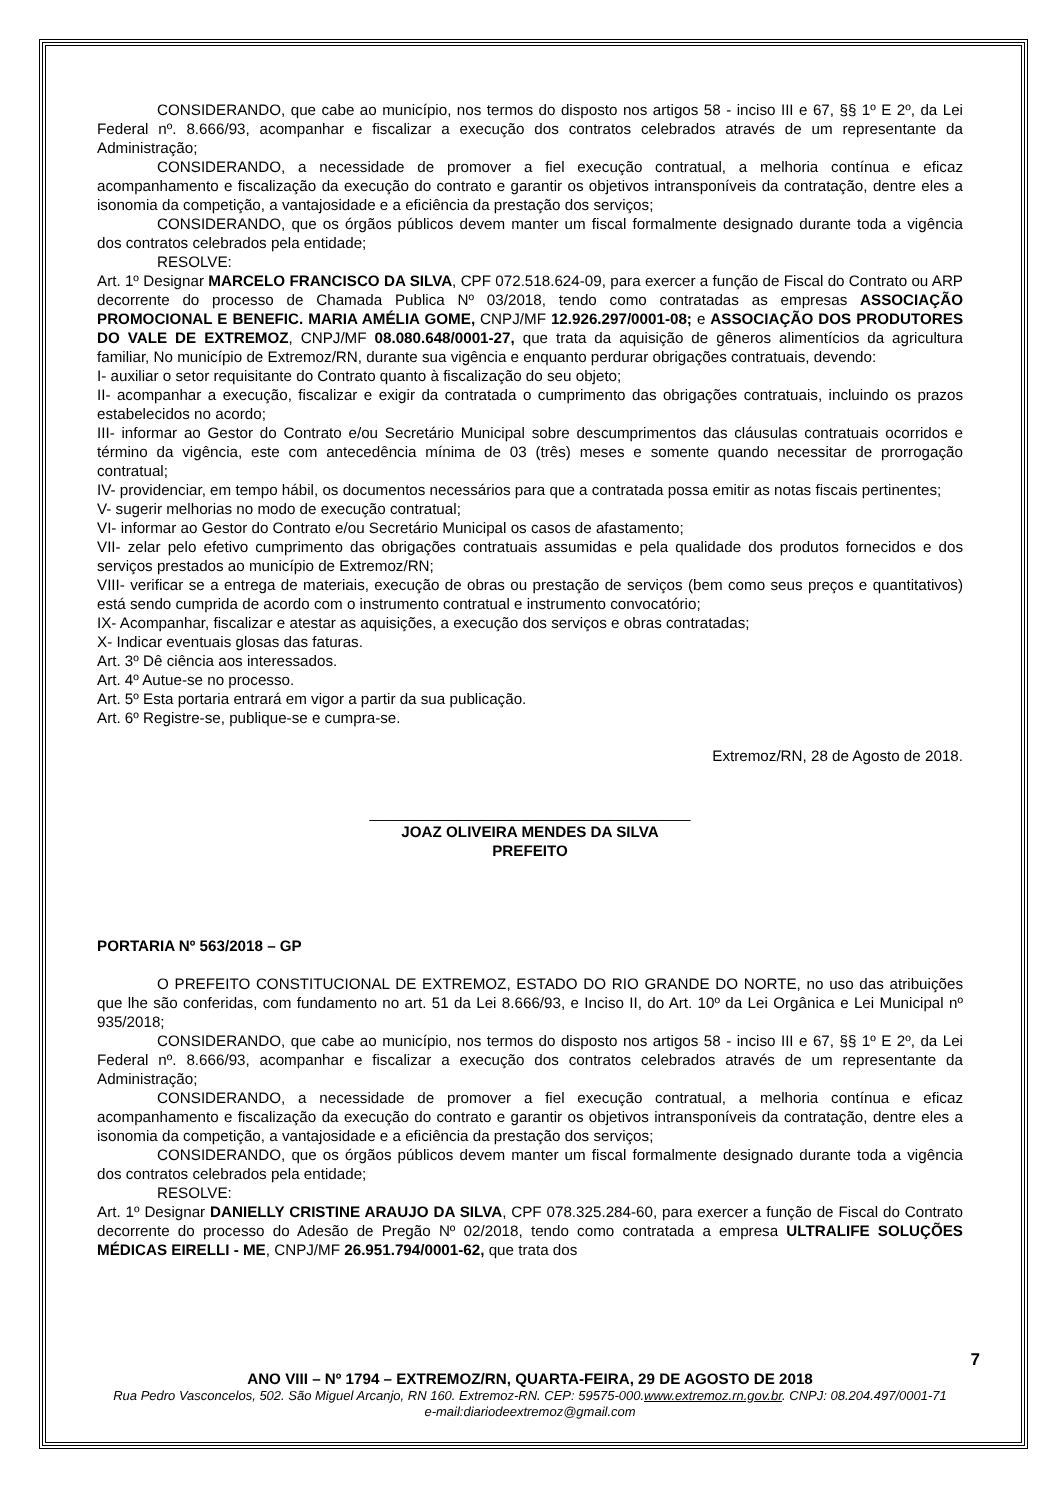CONSIDERANDO, que cabe ao município, nos termos do disposto nos artigos 58 - inciso III e 67, §§ 1º E 2º, da Lei Federal nº. 8.666/93, acompanhar e fiscalizar a execução dos contratos celebrados através de um representante da Administração;
CONSIDERANDO, a necessidade de promover a fiel execução contratual, a melhoria contínua e eficaz acompanhamento e fiscalização da execução do contrato e garantir os objetivos intransponíveis da contratação, dentre eles a isonomia da competição, a vantajosidade e a eficiência da prestação dos serviços;
CONSIDERANDO, que os órgãos públicos devem manter um fiscal formalmente designado durante toda a vigência dos contratos celebrados pela entidade;
RESOLVE:
Art. 1º Designar MARCELO FRANCISCO DA SILVA, CPF 072.518.624-09, para exercer a função de Fiscal do Contrato ou ARP decorrente do processo de Chamada Publica Nº 03/2018, tendo como contratadas as empresas ASSOCIAÇÃO PROMOCIONAL E BENEFIC. MARIA AMÉLIA GOME, CNPJ/MF 12.926.297/0001-08; e ASSOCIAÇÃO DOS PRODUTORES DO VALE DE EXTREMOZ, CNPJ/MF 08.080.648/0001-27, que trata da aquisição de gêneros alimentícios da agricultura familiar, No município de Extremoz/RN, durante sua vigência e enquanto perdurar obrigações contratuais, devendo:
I- auxiliar o setor requisitante do Contrato quanto à fiscalização do seu objeto;
II- acompanhar a execução, fiscalizar e exigir da contratada o cumprimento das obrigações contratuais, incluindo os prazos estabelecidos no acordo;
III- informar ao Gestor do Contrato e/ou Secretário Municipal sobre descumprimentos das cláusulas contratuais ocorridos e término da vigência, este com antecedência mínima de 03 (três) meses e somente quando necessitar de prorrogação contratual;
IV- providenciar, em tempo hábil, os documentos necessários para que a contratada possa emitir as notas fiscais pertinentes;
V- sugerir melhorias no modo de execução contratual;
VI- informar ao Gestor do Contrato e/ou Secretário Municipal os casos de afastamento;
VII- zelar pelo efetivo cumprimento das obrigações contratuais assumidas e pela qualidade dos produtos fornecidos e dos serviços prestados ao município de Extremoz/RN;
VIII- verificar se a entrega de materiais, execução de obras ou prestação de serviços (bem como seus preços e quantitativos) está sendo cumprida de acordo com o instrumento contratual e instrumento convocatório;
IX- Acompanhar, fiscalizar e atestar as aquisições, a execução dos serviços e obras contratadas;
X- Indicar eventuais glosas das faturas.
Art. 3º Dê ciência aos interessados.
Art. 4º Autue-se no processo.
Art. 5º Esta portaria entrará em vigor a partir da sua publicação.
Art. 6º Registre-se, publique-se e cumpra-se.
Extremoz/RN, 28 de Agosto de 2018.
______________________________________
JOAZ OLIVEIRA MENDES DA SILVA
PREFEITO
PORTARIA Nº 563/2018 – GP
O PREFEITO CONSTITUCIONAL DE EXTREMOZ, ESTADO DO RIO GRANDE DO NORTE, no uso das atribuições que lhe são conferidas, com fundamento no art. 51 da Lei 8.666/93, e Inciso II, do Art. 10º da Lei Orgânica e Lei Municipal nº 935/2018;
CONSIDERANDO, que cabe ao município, nos termos do disposto nos artigos 58 - inciso III e 67, §§ 1º E 2º, da Lei Federal nº. 8.666/93, acompanhar e fiscalizar a execução dos contratos celebrados através de um representante da Administração;
CONSIDERANDO, a necessidade de promover a fiel execução contratual, a melhoria contínua e eficaz acompanhamento e fiscalização da execução do contrato e garantir os objetivos intransponíveis da contratação, dentre eles a isonomia da competição, a vantajosidade e a eficiência da prestação dos serviços;
CONSIDERANDO, que os órgãos públicos devem manter um fiscal formalmente designado durante toda a vigência dos contratos celebrados pela entidade;
RESOLVE:
Art. 1º Designar DANIELLY CRISTINE ARAUJO DA SILVA, CPF 078.325.284-60, para exercer a função de Fiscal do Contrato decorrente do processo do Adesão de Pregão Nº 02/2018, tendo como contratada a empresa ULTRALIFE SOLUÇÕES MÉDICAS EIRELLI - ME, CNPJ/MF 26.951.794/0001-62, que trata dos
7
ANO VIII – Nº 1794 – EXTREMOZ/RN, QUARTA-FEIRA, 29 DE AGOSTO DE 2018
Rua Pedro Vasconcelos, 502. São Miguel Arcanjo, RN 160. Extremoz-RN. CEP: 59575-000.www.extremoz.rn.gov.br. CNPJ: 08.204.497/0001-71
e-mail:diariodeextremoz@gmail.com